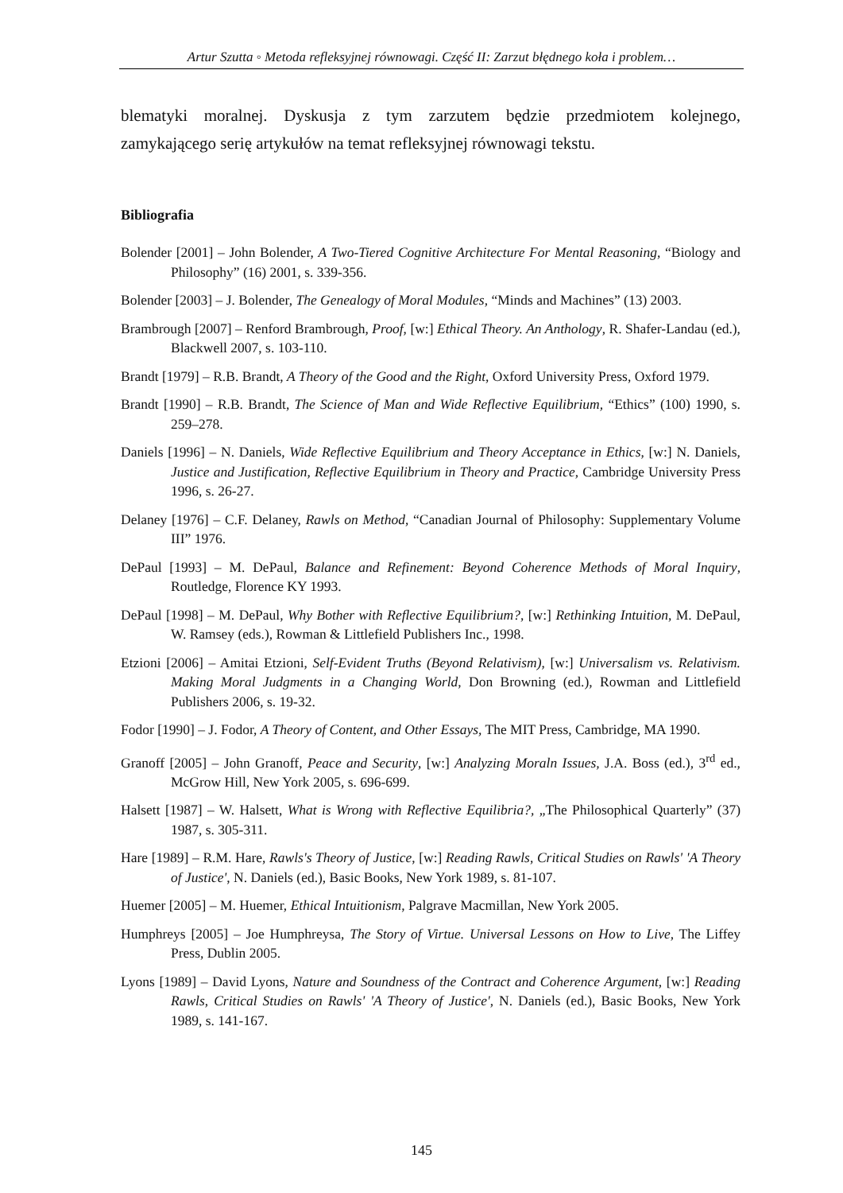Artur Szutta ◦ Metoda refleksyjnej równowagi. Część II: Zarzut błędnego koła i problem…
blematyki moralnej. Dyskusja z tym zarzutem będzie przedmiotem kolejnego, zamykającego serię artykułów na temat refleksyjnej równowagi tekstu.
Bibliografia
Bolender [2001] – John Bolender, A Two-Tiered Cognitive Architecture For Mental Reasoning, “Biology and Philosophy” (16) 2001, s. 339-356.
Bolender [2003] – J. Bolender, The Genealogy of Moral Modules, “Minds and Machines” (13) 2003.
Brambrough [2007] – Renford Brambrough, Proof, [w:] Ethical Theory. An Anthology, R. Shafer-Landau (ed.), Blackwell 2007, s. 103-110.
Brandt [1979] – R.B. Brandt, A Theory of the Good and the Right, Oxford University Press, Oxford 1979.
Brandt [1990] – R.B. Brandt, The Science of Man and Wide Reflective Equilibrium, “Ethics” (100) 1990, s. 259–278.
Daniels [1996] – N. Daniels, Wide Reflective Equilibrium and Theory Acceptance in Ethics, [w:] N. Daniels, Justice and Justification, Reflective Equilibrium in Theory and Practice, Cambridge University Press 1996, s. 26-27.
Delaney [1976] – C.F. Delaney, Rawls on Method, “Canadian Journal of Philosophy: Supplementary Volume III” 1976.
DePaul [1993] – M. DePaul, Balance and Refinement: Beyond Coherence Methods of Moral Inquiry, Routledge, Florence KY 1993.
DePaul [1998] – M. DePaul, Why Bother with Reflective Equilibrium?, [w:] Rethinking Intuition, M. DePaul, W. Ramsey (eds.), Rowman & Littlefield Publishers Inc., 1998.
Etzioni [2006] – Amitai Etzioni, Self-Evident Truths (Beyond Relativism), [w:] Universalism vs. Relativism. Making Moral Judgments in a Changing World, Don Browning (ed.), Rowman and Littlefield Publishers 2006, s. 19-32.
Fodor [1990] – J. Fodor, A Theory of Content, and Other Essays, The MIT Press, Cambridge, MA 1990.
Granoff [2005] – John Granoff, Peace and Security, [w:] Analyzing Moraln Issues, J.A. Boss (ed.), 3<sup>rd</sup> ed., McGrow Hill, New York 2005, s. 696-699.
Halsett [1987] – W. Halsett, What is Wrong with Reflective Equilibria?, „The Philosophical Quarterly” (37) 1987, s. 305-311.
Hare [1989] – R.M. Hare, Rawls's Theory of Justice, [w:] Reading Rawls, Critical Studies on Rawls' 'A Theory of Justice', N. Daniels (ed.), Basic Books, New York 1989, s. 81-107.
Huemer [2005] – M. Huemer, Ethical Intuitionism, Palgrave Macmillan, New York 2005.
Humphreys [2005] – Joe Humphreysa, The Story of Virtue. Universal Lessons on How to Live, The Liffey Press, Dublin 2005.
Lyons [1989] – David Lyons, Nature and Soundness of the Contract and Coherence Argument, [w:] Reading Rawls, Critical Studies on Rawls' 'A Theory of Justice', N. Daniels (ed.), Basic Books, New York 1989, s. 141-167.
145